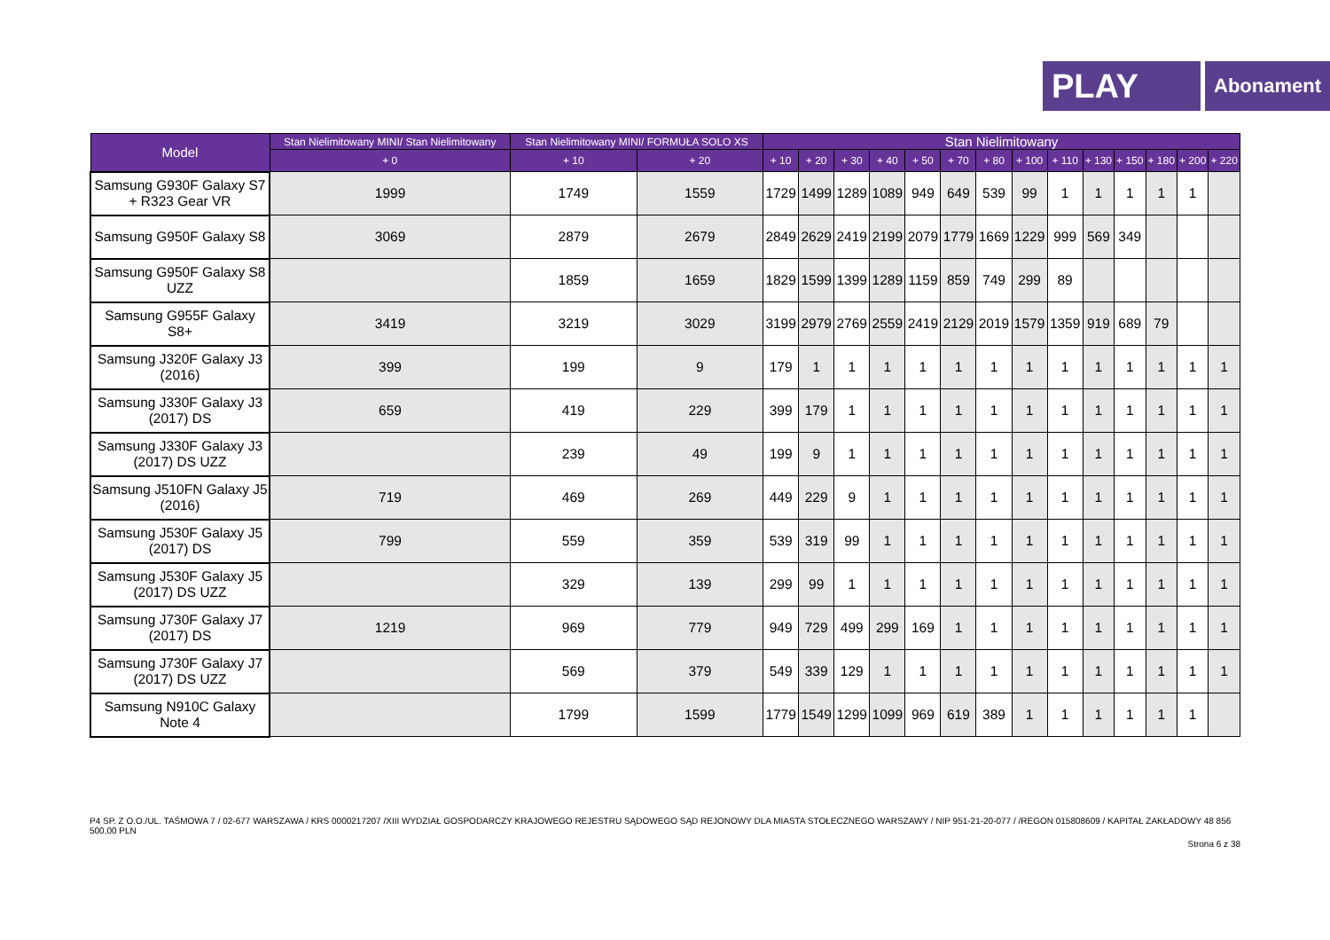PLAY
Abonament
| Model | Stan Nielimitowany MINI/ Stan Nielimitowany | Stan Nielimitowany MINI/ FORMUŁA SOLO XS | | Stan Nielimitowany | | | | | | | | | | | | | |
| --- | --- | --- | --- | --- | --- | --- | --- | --- | --- | --- | --- | --- | --- | --- | --- | --- | --- |
| | + 0 | + 10 | + 20 | + 10 | + 20 | + 30 | + 40 | + 50 | + 70 | + 80 | + 100 | + 110 | + 130 | + 150 | + 180 | + 200 | + 220 |
| Samsung G930F Galaxy S7 + R323 Gear VR | 1999 | 1749 | 1559 | 1729 | 1499 | 1289 | 1089 | 949 | 649 | 539 | 99 | 1 | 1 | 1 | 1 | 1 | |
| Samsung G950F Galaxy S8 | 3069 | 2879 | 2679 | 2849 | 2629 | 2419 | 2199 | 2079 | 1779 | 1669 | 1229 | 999 | 569 | 349 | | | |
| Samsung G950F Galaxy S8 UZZ | | 1859 | 1659 | 1829 | 1599 | 1399 | 1289 | 1159 | 859 | 749 | 299 | 89 | | | | | |
| Samsung G955F Galaxy S8+ | 3419 | 3219 | 3029 | 3199 | 2979 | 2769 | 2559 | 2419 | 2129 | 2019 | 1579 | 1359 | 919 | 689 | 79 | | |
| Samsung J320F Galaxy J3 (2016) | 399 | 199 | 9 | 179 | 1 | 1 | 1 | 1 | 1 | 1 | 1 | 1 | 1 | 1 | 1 | 1 | 1 |
| Samsung J330F Galaxy J3 (2017) DS | 659 | 419 | 229 | 399 | 179 | 1 | 1 | 1 | 1 | 1 | 1 | 1 | 1 | 1 | 1 | 1 | 1 |
| Samsung J330F Galaxy J3 (2017) DS UZZ | | 239 | 49 | 199 | 9 | 1 | 1 | 1 | 1 | 1 | 1 | 1 | 1 | 1 | 1 | 1 | 1 |
| Samsung J510FN Galaxy J5 (2016) | 719 | 469 | 269 | 449 | 229 | 9 | 1 | 1 | 1 | 1 | 1 | 1 | 1 | 1 | 1 | 1 | 1 |
| Samsung J530F Galaxy J5 (2017) DS | 799 | 559 | 359 | 539 | 319 | 99 | 1 | 1 | 1 | 1 | 1 | 1 | 1 | 1 | 1 | 1 | 1 |
| Samsung J530F Galaxy J5 (2017) DS UZZ | | 329 | 139 | 299 | 99 | 1 | 1 | 1 | 1 | 1 | 1 | 1 | 1 | 1 | 1 | 1 | 1 |
| Samsung J730F Galaxy J7 (2017) DS | 1219 | 969 | 779 | 949 | 729 | 499 | 299 | 169 | 1 | 1 | 1 | 1 | 1 | 1 | 1 | 1 | 1 |
| Samsung J730F Galaxy J7 (2017) DS UZZ | | 569 | 379 | 549 | 339 | 129 | 1 | 1 | 1 | 1 | 1 | 1 | 1 | 1 | 1 | 1 | 1 |
| Samsung N910C Galaxy Note 4 | | 1799 | 1599 | 1779 | 1549 | 1299 | 1099 | 969 | 619 | 389 | 1 | 1 | 1 | 1 | 1 | 1 | |
P4 SP. Z O.O./UL. TAŚMOWA 7 / 02-677 WARSZAWA / KRS 0000217207 /XIII WYDZIAŁ GOSPODARCZY KRAJOWEGO REJESTRU SĄDOWEGO SĄD REJONOWY DLA MIASTA STOŁECZNEGO WARSZAWY / NIP 951-21-20-077 / /REGON 015808609 / KAPITAŁ ZAKŁADOWY 48 856 500,00 PLN
Strona 6 z 38